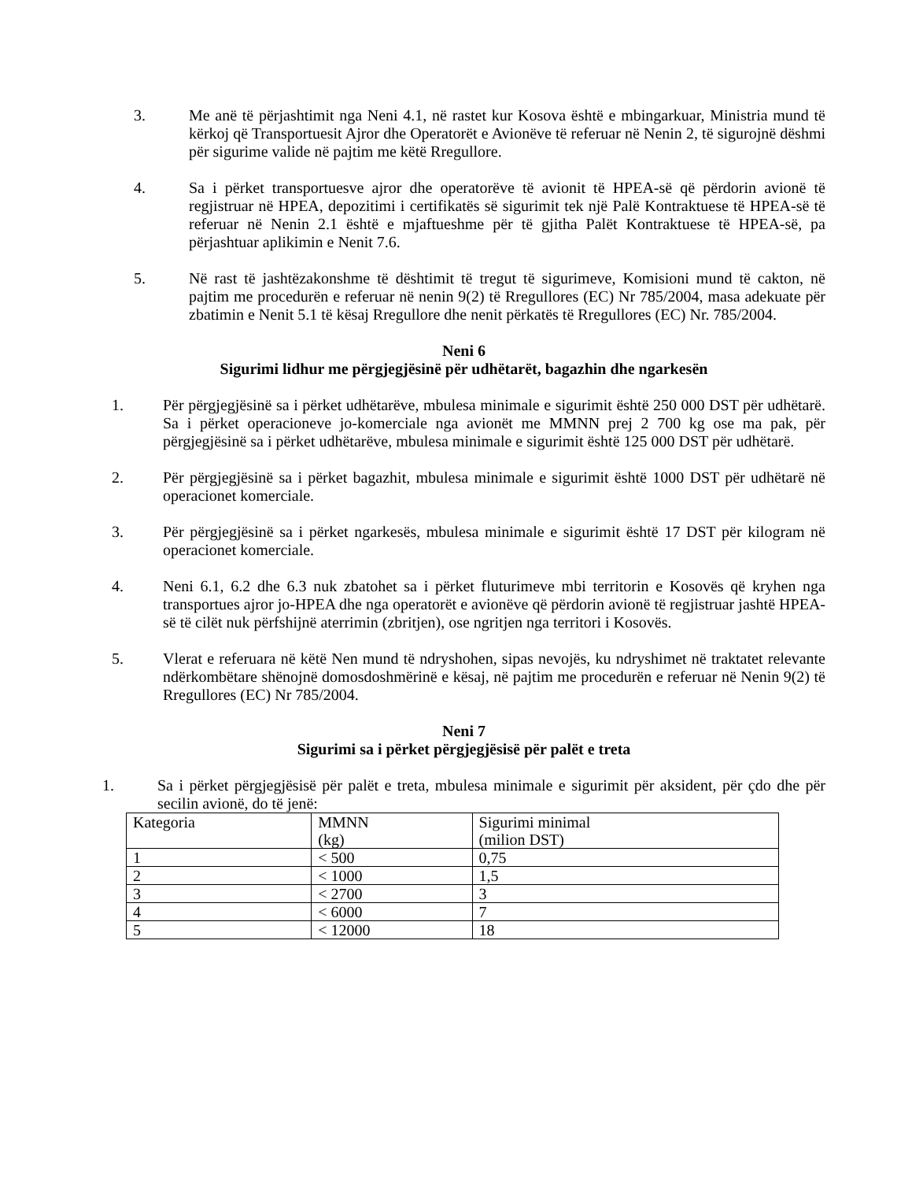3. Me anë të përjashtimit nga Neni 4.1, në rastet kur Kosova është e mbingarkuar, Ministria mund të kërkoj që Transportuesit Ajror dhe Operatorët e Avionëve të referuar në Nenin 2, të sigurojnë dëshmi për sigurime valide në pajtim me këtë Rregullore.
4. Sa i përket transportuesve ajror dhe operatorëve të avionit të HPEA-së që përdorin avionë të regjistruar në HPEA, depozitimi i certifikatës së sigurimit tek një Palë Kontraktuese të HPEA-së të referuar në Nenin 2.1 është e mjaftueshme për të gjitha Palët Kontraktuese të HPEA-së, pa përjashtuar aplikimin e Nenit 7.6.
5. Në rast të jashtëzakonshme të dështimit të tregut të sigurimeve, Komisioni mund të cakton, në pajtim me procedurën e referuar në nenin 9(2) të Rregullores (EC) Nr 785/2004, masa adekuate për zbatimin e Nenit 5.1 të kësaj Rregullore dhe nenit përkatës të Rregullores (EC) Nr. 785/2004.
Neni 6
Sigurimi lidhur me përgjegjësinë për udhëtarët, bagazhin dhe ngarkesën
1. Për përgjegjësinë sa i përket udhëtarëve, mbulesa minimale e sigurimit është 250 000 DST për udhëtarë. Sa i përket operacioneve jo-komerciale nga avionët me MMNN prej 2 700 kg ose ma pak, për përgjegjësinë sa i përket udhëtarëve, mbulesa minimale e sigurimit është 125 000 DST për udhëtarë.
2. Për përgjegjësinë sa i përket bagazhit, mbulesa minimale e sigurimit është 1000 DST për udhëtarë në operacionet komerciale.
3. Për përgjegjësinë sa i përket ngarkesës, mbulesa minimale e sigurimit është 17 DST për kilogram në operacionet komerciale.
4. Neni 6.1, 6.2 dhe 6.3 nuk zbatohet sa i përket fluturimeve mbi territorin e Kosovës që kryhen nga transportues ajror jo-HPEA dhe nga operatorët e avionëve që përdorin avionë të regjistruar jashtë HPEA-së të cilët nuk përfshijnë aterrimin (zbritjen), ose ngritjen nga territori i Kosovës.
5. Vlerat e referuara në këtë Nen mund të ndryshohen, sipas nevojës, ku ndryshimet në traktatet relevante ndërkombëtare shënojnë domosdoshmërinë e kësaj, në pajtim me procedurën e referuar në Nenin 9(2) të Rregullores (EC) Nr 785/2004.
Neni 7
Sigurimi sa i përket përgjegjësisë për palët e treta
1. Sa i përket përgjegjësisë për palët e treta, mbulesa minimale e sigurimit për aksident, për çdo dhe për secilin avionë, do të jenë:
| Kategoria | MMNN (kg) | Sigurimi minimal (milion DST) |
| 1 | < 500 | 0,75 |
| 2 | < 1000 | 1,5 |
| 3 | < 2700 | 3 |
| 4 | < 6000 | 7 |
| 5 | < 12000 | 18 |